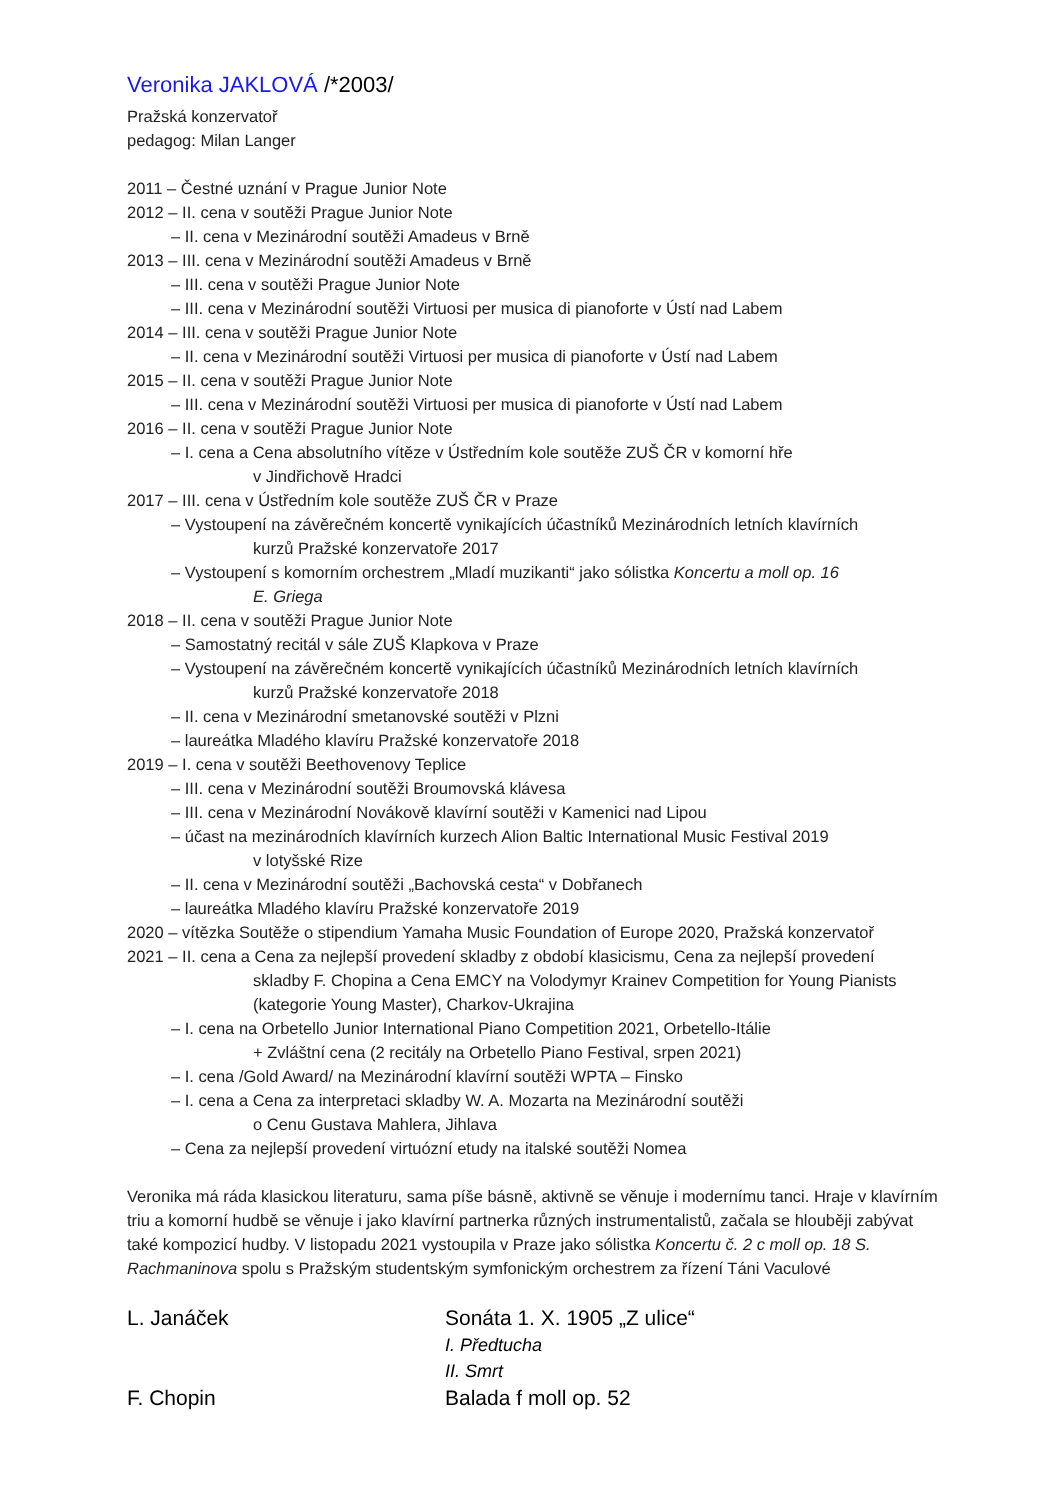Veronika JAKLOVÁ /*2003/
Pražská konzervatoř
pedagog: Milan Langer
2011 – Čestné uznání v Prague Junior Note
2012 – II. cena v soutěži Prague Junior Note
– II. cena v Mezinárodní soutěži Amadeus v Brně
2013 – III. cena v Mezinárodní soutěži Amadeus v Brně
– III. cena v soutěži Prague Junior Note
– III. cena v Mezinárodní soutěži Virtuosi per musica di pianoforte v Ústí nad Labem
2014 – III. cena v soutěži Prague Junior Note
– II. cena v Mezinárodní soutěži Virtuosi per musica di pianoforte v Ústí nad Labem
2015 – II. cena v soutěži Prague Junior Note
– III. cena v Mezinárodní soutěži Virtuosi per musica di pianoforte v Ústí nad Labem
2016 – II. cena v soutěži Prague Junior Note
– I. cena a Cena absolutního vítěze v Ústředním kole soutěže ZUŠ ČR v komorní hře
v Jindřichově Hradci
2017 – III. cena v Ústředním kole soutěže ZUŠ ČR v Praze
– Vystoupení na závěrečném koncertě vynikajících účastníků Mezinárodních letních klavírních
kurzů Pražské konzervatoře 2017
– Vystoupení s komorním orchestrem „Mladí muzikanti“ jako sólistka Koncertu a moll op. 16
E. Griega
2018 – II. cena v soutěži Prague Junior Note
– Samostatný recitál v sále ZUŠ Klapkova v Praze
– Vystoupení na závěrečném koncertě vynikajících účastníků Mezinárodních letních klavírních
kurzů Pražské konzervatoře 2018
– II. cena v Mezinárodní smetanovské soutěži v Plzni
– laureátka Mladého klavíru Pražské konzervatoře 2018
2019 – I. cena v soutěži Beethovenovy Teplice
– III. cena v Mezinárodní soutěži Broumovská klávesa
– III. cena v Mezinárodní Novákově klavírní soutěži v Kamenici nad Lipou
– účast na mezinárodních klavírních kurzech Alion Baltic International Music Festival 2019
v lotyšské Rize
– II. cena v Mezinárodní soutěži „Bachovská cesta“ v Dobřanech
– laureátka Mladého klavíru Pražské konzervatoře 2019
2020 – vítězka Soutěže o stipendium Yamaha Music Foundation of Europe 2020, Pražská konzervatoř
2021 – II. cena a Cena za nejlepší provedení skladby z období klasicismu, Cena za nejlepší provedení
skladby F. Chopina a Cena EMCY na Volodymyr Krainev Competition for Young Pianists (kategorie Young Master), Charkov-Ukrajina
– I. cena na Orbetello Junior International Piano Competition 2021, Orbetello-Itálie
+ Zvláštní cena (2 recitály na Orbetello Piano Festival, srpen 2021)
– I. cena /Gold Award/ na Mezinárodní klavírní soutěži WPTA – Finsko
– I. cena a Cena za interpretaci skladby W. A. Mozarta na Mezinárodní soutěži
o Cenu Gustava Mahlera, Jihlava
– Cena za nejlepší provedení virtuózní etudy na italské soutěži Nomea
Veronika má ráda klasickou literaturu, sama píše básně, aktivně se věnuje i modernímu tanci. Hraje v klavírním triu a komorní hudbě se věnuje i jako klavírní partnerka různých instrumentalistů, začala se hlouběji zabývat také kompozicí hudby. V listopadu 2021 vystoupila v Praze jako sólistka Koncertu č. 2 c moll op. 18 S. Rachmaninova spolu s Pražským studentským symfonickým orchestrem za řízení Táni Vaculové
L. Janáček Sonáta 1. X. 1905 „Z ulice“I. Předtucha
II. Smrt
F. Chopin Balada f moll op. 52